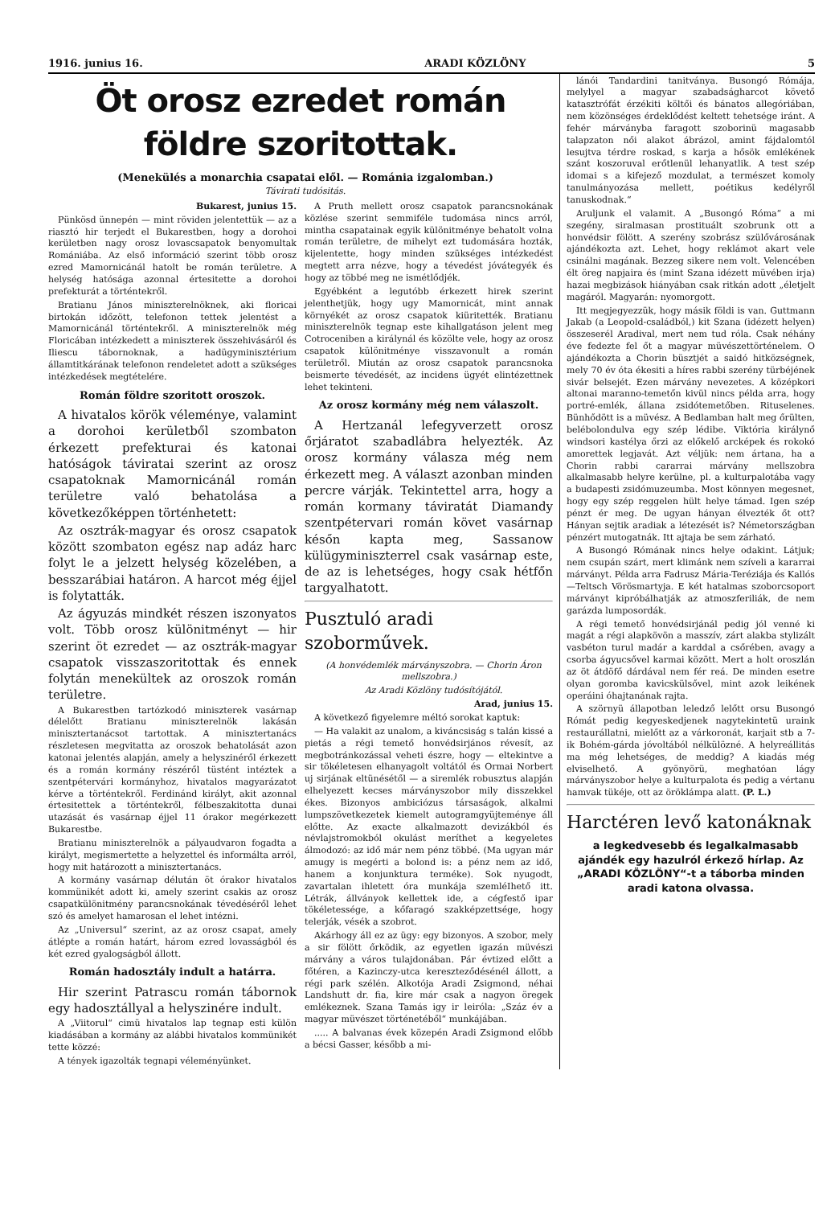1916. junius 16. ARADI KÖZLÖNY 5
Öt orosz ezredet román földre szoritottak.
(Menekülés a monarchia csapatai elől. — Románia izgalomban.)
Távirati tudósitás.
Bukarest, junius 15.
Pünkösd ünnepén — mint röviden jelentettük — az a riasztó hir terjedt el Bukarestben, hogy a dorohoi kerületben nagy orosz lovascsapatok benyomultak Romániába. Az első információ szerint több orosz ezred Mamornicánál hatolt be román területre. A helység hatósága azonnal értesitette a dorohoi prefekturát a történtekről.
Bratianu János miniszterelnöknek, aki floricai birtokán időzött, telefonon tettek jelentést a Mamornicánál történtekről. A miniszterelnök még Floricában intézkedett a miniszterek összehivásáról és Iliescu tábornoknak, a hadügyminisztérium államtitkárának telefonon rendeletet adott a szükséges intézkedések megtételére.
Román földre szoritott oroszok.
A hivatalos körök véleménye, valamint a dorohoi kerületből szombaton érkezett prefekturai és katonai hatóságok táviratai szerint az orosz csapatoknak Mamornicánál román területre való behatolása a következőképpen történhetett:
Az osztrák-magyar és orosz csapatok között szombaton egész nap adáz harc folyt le a jelzett helység közelében, a besszarábiai határon. A harcot még éjjel is folytatták.
Az ágyuzás mindkét részen iszonyatos volt. Több orosz különitményt — hir szerint öt ezredet — az osztrák-magyar csapatok visszaszoritottak és ennek folytán menekültek az oroszok román területre.
A Bukarestben tartózkodó miniszterek vasárnap délelőtt Bratianu miniszterelnök lakásán minisztertanácsot tartottak. A minisztertanács részletesen megvitatta az oroszok behatolását azon katonai jelentés alapján, amely a helyszinéről érkezett és a román kormány részéről tüstént intéztek a szentpétervári kormányhoz, hivatalos magyarázatot kérve a történtekről. Ferdinánd királyt, akit azonnal értesitettek a történtekről, félbeszakitotta dunai utazását és vasárnap éjjel 11 órakor megérkezett Bukarestbe.
Bratianu miniszterelnök a pályaudvaron fogadta a királyt, megismertette a helyzettel és informálta arról, hogy mit határozott a minisztertanács.
A kormány vasárnap délután öt órakor hivatalos kommünikét adott ki, amely szerint csakis az orosz csapatkülönitmény parancsnokának tévedéséről lehet szó és amelyet hamarosan el lehet intézni.
Az „Universul“ szerint, az az orosz csapat, amely átlépte a román határt, három ezred lovasságból és két ezred gyalogságból állott.
Román hadosztály indult a határra.
Hir szerint Patrascu román tábornok egy hadosztállyal a helyszinére indult.
A „Viitorul“ cimü hivatalos lap tegnap esti külön kiadásában a kormány az alábbi hivatalos kommünikét tette közzé:
A tények igazolták tegnapi véleményünket.
A Pruth mellett orosz csapatok parancsnokának közlése szerint semmiféle tudomása nincs arról, mintha csapatainak egyik különitménye behatolt volna román területre, de mihelyt ezt tudomására hozták, kijelentette, hogy minden szükséges intézkedést megtett arra nézve, hogy a tévedést jóvátegyék és hogy az többé meg ne ismétlődjék.
Egyébként a legutóbb érkezett hirek szerint jelenthetjük, hogy ugy Mamornicát, mint annak környékét az orosz csapatok kiüritették. Bratianu miniszterelnök tegnap este kihallgatáson jelent meg Cotroceniben a királynál és közölte vele, hogy az orosz csapatok különitménye visszavonult a román területről. Miután az orosz csapatok parancsnoka beismerte tévedését, az incidens ügyét elintézettnek lehet tekinteni.
Az orosz kormány még nem válaszolt.
A Hertzanál lefegyverzett orosz őrjáratot szabadlábra helyezték. Az orosz kormány válasza még nem érkezett meg. A választ azonban minden percre várják. Tekintettel arra, hogy a román kormany táviratát Diamandy szentpétervari román követ vasárnap későn kapta meg, Sassanow külügyminiszterrel csak vasárnap este, de az is lehetséges, hogy csak hétfőn targyalhatott.
Pusztuló aradi szoborművek.
(A honvédemlék márványszobra. — Chorin Áron mellszobra.)
Az Aradi Közlöny tudósítójától.
Arad, junius 15.
A következő figyelemre méltó sorokat kaptuk:
— Ha valakit az unalom, a kiváncsiság s talán kissé a pietás a régi temető honvédsirjános révesít, az megbotránkozással veheti észre, hogy — eltekintve a sir tökéletesen elhanyagolt voltától és Ormai Norbert uj sirjának eltünésétől — a siremlék robusztus alapján elhelyezett kecses márványszobor mily disszekkel ékes. Bizonyos ambiciózus társaságok, alkalmi lumpszövetkezetek kiemelt autogramgyüjteménye áll előtte. Az exacte alkalmazott devizákból és névlajstromokból okulást meríthet a kegyeletes álmodozó: az idő már nem pénz többé. (Ma ugyan már amugy is megérti a bolond is: a pénz nem az idő, hanem a konjunktura terméke). Sok nyugodt, zavartalan ihletett óra munkája szemléIhető itt. Létrák, állványok kellettek ide, a cégfestő ipar tökéletessége, a kőfaragó szakképzettsége, hogy telerják, vésék a szobrot.
Akárhogy áll ez az ügy: egy bizonyos. A szobor, mely a sir fölött őrködik, az egyetlen igazán müvészi márvány a város tulajdonában. Pár évtized előtt a főtéren, a Kazinczy-utca kereszteződésénél állott, a régi park szélén. Alkotója Aradi Zsigmond, néhai Landshutt dr. fia, kire már csak a nagyon öregek emlékeznek. Szana Tamás igy ir leiróla: „Száz év a magyar müvészet történetéből“ munkájában.
..... A balvanas évek közepén Aradi Zsigmond előbb a bécsi Gasser, később a mi-
lánói Tandardini tanitványa. Busongó Rómája, melylyel a magyar szabadságharcot követő katasztrófát érzékiti költői és bánatos allegóriában, nem közönséges érdeklődést keltett tehetsége iránt. A fehér márványba faragott szoborinü magasabb talapzaton női alakot ábrázol, amint fájdalomtól lesujtva térdre roskad, s karja a hősök emlékének szánt koszoruval erőtlenül lehanyatlik. A test szép idomai s a kifejező mozdulat, a természet komoly tanulmányozása mellett, poétikus kedélyről tanuskodnak.“
Aruljunk el valamit. A „Busongó Róma“ a mi szegény, siralmasan prostituált szobrunk ott a honvédsir fölött. A szerény szobrász szülővárosának ajándékozta azt. Lehet, hogy reklámot akart vele csinálni magának. Bezzeg sikere nem volt. Velencében élt öreg napjaira és (mint Szana idézett müvében irja) hazai megbizások hiányában csak ritkán adott „életjelt magáról. Magyarán: nyomorgott.
Itt megjegyezzük, hogy másik földi is van. Guttmann Jakab (a Leopold-családból,) kit Szana (idézett helyen) összeserél Aradival, mert nem tud róla. Csak néhány éve fedezte fel őt a magyar müvészettörténelem. O ajándékozta a Chorin büsztjét a saidó hitközségnek, mely 70 év óta ékesiti a híres rabbi szerény türbéjének sivár belsejét. Ezen márvány nevezetes. A középkori altonai maranno-temetőn kivül nincs példa arra, hogy portré-emlék, állana zsidótemetőben. Rituselenes. Bünhődött is a müvész. A Bedlamban halt meg őrülten, belébolondulva egy szép lédibe. Viktória királynő windsori kastélya őrzi az előkelő arcképek és rokokó amorettek legjavát. Azt véljük: nem ártana, ha a Chorin rabbi cararrai márvány mellszobra alkalmasabb helyre kerülne, pl. a kulturpalotába vagy a budapesti zsidómuzeumba. Most könnyen megesnet, hogy egy szép reggelen hült helye támad. Igen szép pénzt ér meg. De ugyan hányan élvezték őt ott? Hányan sejtik aradiak a létezését is? Németországban pénzért mutogatnák. Itt ajtaja be sem zárható.
A Busongó Rómának nincs helye odakint. Látjuk; nem csupán szárt, mert klimánk nem szíveli a kararrai márványt. Példa arra Fadrusz Mária-Teréziája és Kallós—Teltsch Vörösmartyja. E két hatalmas szoborcsoport márványt kipróbálhatják az atmoszferiliák, de nem garázda lumposordák.
A régi temető honvédsirjánál pedig jól venné ki magát a régi alapkövön a masszív, zárt alakba stylizált vasbéton turul madár a karddal a csőrében, avagy a csorba ágyucsővel karmai között. Mert a holt oroszlán az öt átdöfő dárdával nem fér reá. De minden esetre olyan goromba kavicskülsővel, mint azok leikének operáini óhajtanának rajta.
A szörnyü állapotban leledző lelőtt orsu Busongó Rómát pedig kegyeskedjenek nagytekintetü uraink restaurállatni, mielőtt az a várkoronát, karjait stb a 7-ik Bohém-gárda jóvoltából nélkülözné. A helyreállitás ma még lehetséges, de meddig? A kiadás még elviselhető. A gyönyörü, meghatóan lágy márványszobor helye a kulturpalota és pedig a vértanu hamvak tükéje, ott az öröklámpa alatt. (P. L.)
Harctéren levő katonáknak
a legkedvesebb és legalkalmasabb ajándék egy hazulról érkező hírlap. Az „ARADI KÖZLÖNY“-t a táborba minden aradi katona olvassa.